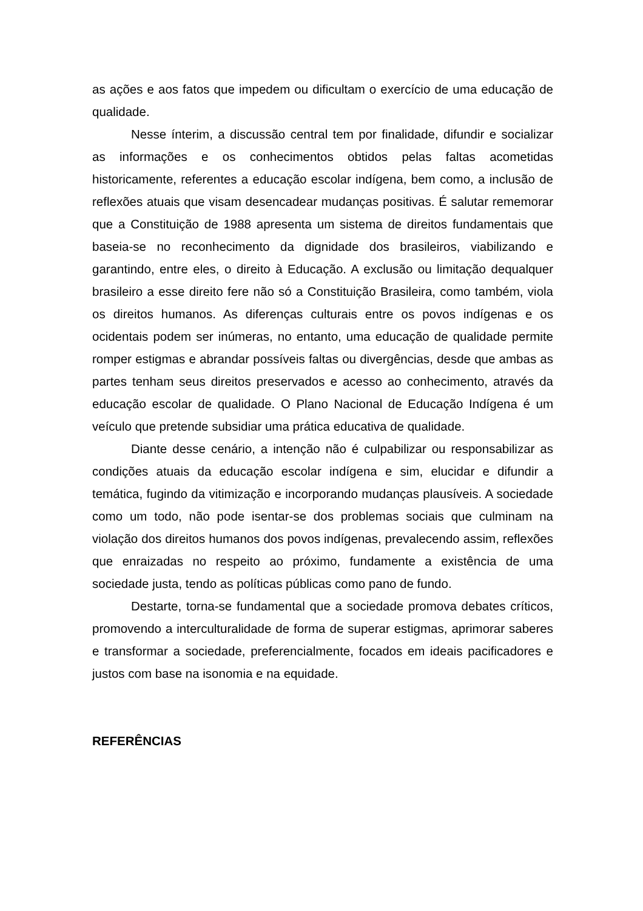as ações e aos fatos que impedem ou dificultam o exercício de uma educação de qualidade.
Nesse ínterim, a discussão central tem por finalidade, difundir e socializar as informações e os conhecimentos obtidos pelas faltas acometidas historicamente, referentes a educação escolar indígena, bem como, a inclusão de reflexões atuais que visam desencadear mudanças positivas. É salutar rememorar que a Constituição de 1988 apresenta um sistema de direitos fundamentais que baseia-se no reconhecimento da dignidade dos brasileiros, viabilizando e garantindo, entre eles, o direito à Educação. A exclusão ou limitação dequalquer brasileiro a esse direito fere não só a Constituição Brasileira, como também, viola os direitos humanos. As diferenças culturais entre os povos indígenas e os ocidentais podem ser inúmeras, no entanto, uma educação de qualidade permite romper estigmas e abrandar possíveis faltas ou divergências, desde que ambas as partes tenham seus direitos preservados e acesso ao conhecimento, através da educação escolar de qualidade. O Plano Nacional de Educação Indígena é um veículo que pretende subsidiar uma prática educativa de qualidade.
Diante desse cenário, a intenção não é culpabilizar ou responsabilizar as condições atuais da educação escolar indígena e sim, elucidar e difundir a temática, fugindo da vitimização e incorporando mudanças plausíveis. A sociedade como um todo, não pode isentar-se dos problemas sociais que culminam na violação dos direitos humanos dos povos indígenas, prevalecendo assim, reflexões que enraizadas no respeito ao próximo, fundamente a existência de uma sociedade justa, tendo as políticas públicas como pano de fundo.
Destarte, torna-se fundamental que a sociedade promova debates críticos, promovendo a interculturalidade de forma de superar estigmas, aprimorar saberes e transformar a sociedade, preferencialmente, focados em ideais pacificadores e justos com base na isonomia e na equidade.
REFERÊNCIAS